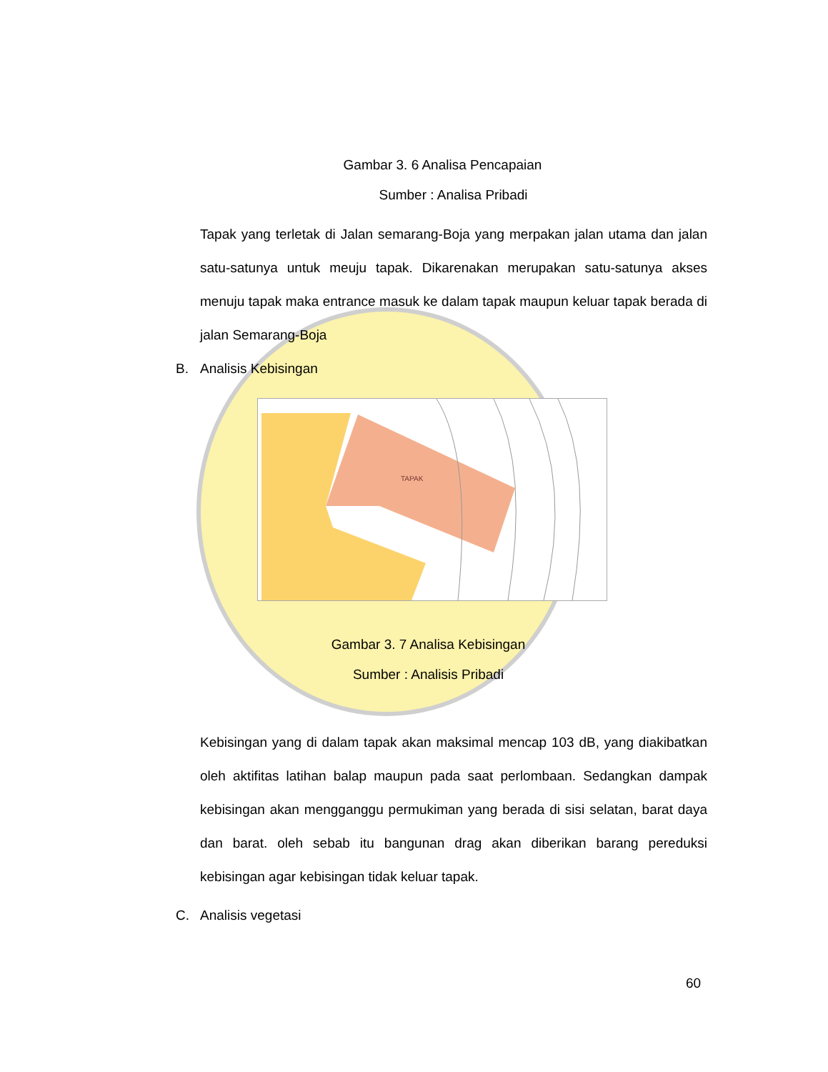Gambar 3. 6 Analisa Pencapaian
Sumber : Analisa Pribadi
Tapak yang terletak di Jalan semarang-Boja yang merpakan jalan utama dan jalan satu-satunya untuk meuju tapak. Dikarenakan merupakan satu-satunya akses menuju tapak maka entrance masuk ke dalam tapak maupun keluar tapak berada di jalan Semarang-Boja
B. Analisis Kebisingan
TAPAK
Gambar 3. 7 Analisa Kebisingan
Sumber : Analisis Pribadi
Kebisingan yang di dalam tapak akan maksimal mencap 103 dB, yang diakibatkan oleh aktifitas latihan balap maupun pada saat perlombaan. Sedangkan dampak kebisingan akan mengganggu permukiman yang berada di sisi selatan, barat daya dan barat. oleh sebab itu bangunan drag akan diberikan barang pereduksi kebisingan agar kebisingan tidak keluar tapak.
C. Analisis vegetasi
60